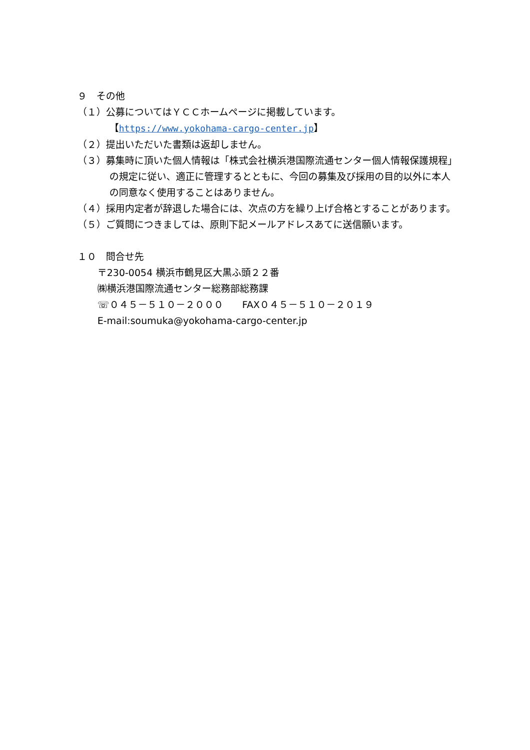９　その他
（１）公募についてはＹＣＣホームページに掲載しています。
【https://www.yokohama-cargo-center.jp】
（２）提出いただいた書類は返却しません。
（３）募集時に頂いた個人情報は「株式会社横浜港国際流通センター個人情報保護規程」の規定に従い、適正に管理するとともに、今回の募集及び採用の目的以外に本人の同意なく使用することはありません。
（４）採用内定者が辞退した場合には、次点の方を繰り上げ合格とすることがあります。
（５）ご質問につきましては、原則下記メールアドレスあてに送信願います。
１０　問合せ先
〒230-0054 横浜市鶴見区大黒ふ頭２２番
㈱横浜港国際流通センター総務部総務課
☏０４５－５１０－２０００　　FAX０４５－５１０－２０１９
E-mail:soumuka@yokohama-cargo-center.jp